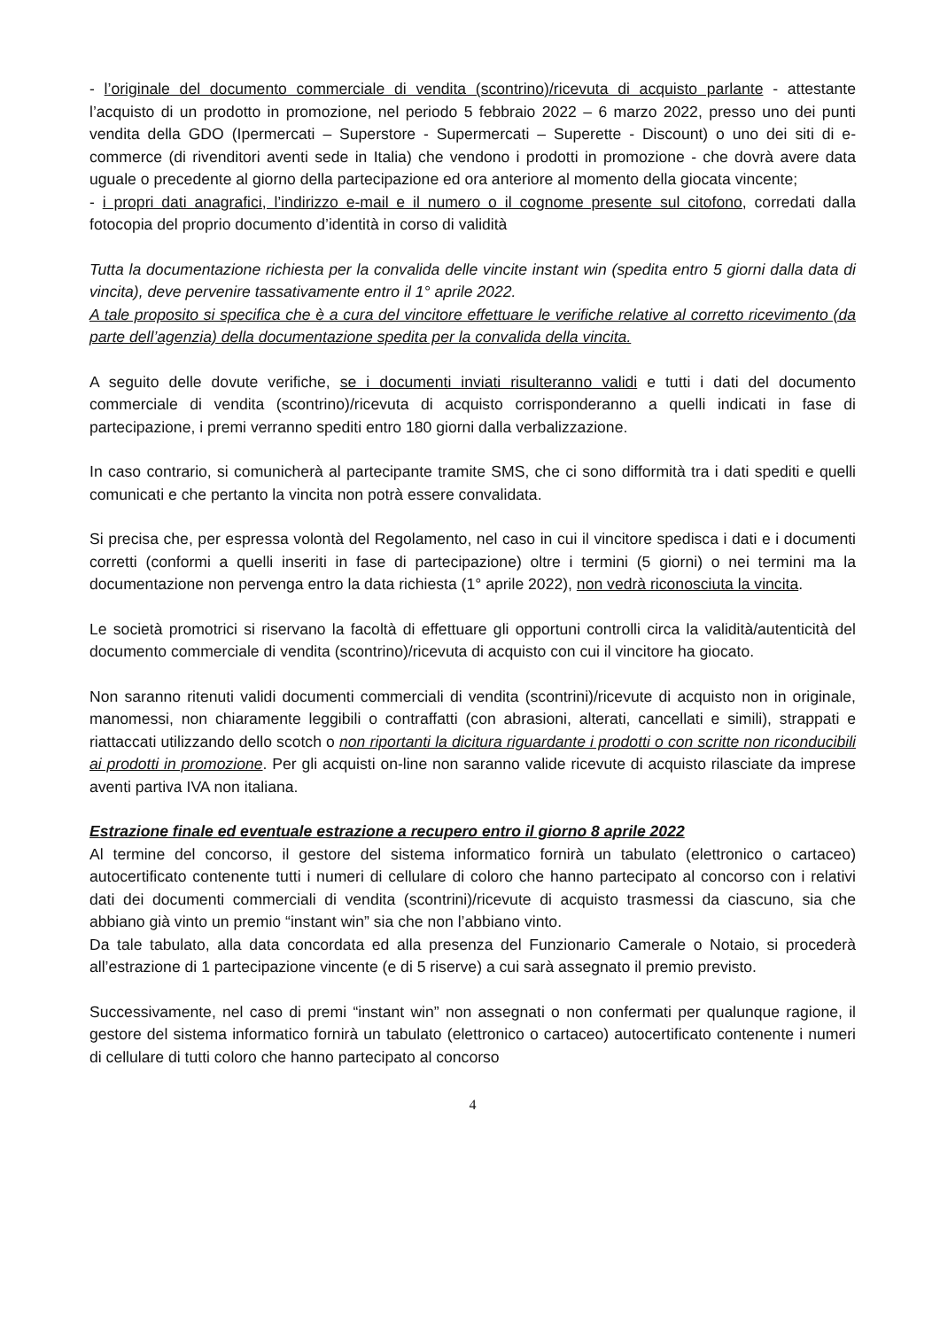- l’originale del documento commerciale di vendita (scontrino)/ricevuta di acquisto parlante - attestante l’acquisto di un prodotto in promozione, nel periodo 5 febbraio 2022 – 6 marzo 2022, presso uno dei punti vendita della GDO (Ipermercati – Superstore - Supermercati – Superette - Discount) o uno dei siti di e-commerce (di rivenditori aventi sede in Italia) che vendono i prodotti in promozione - che dovrà avere data uguale o precedente al giorno della partecipazione ed ora anteriore al momento della giocata vincente;
- i propri dati anagrafici, l’indirizzo e-mail e il numero o il cognome presente sul citofono, corredati dalla fotocopia del proprio documento d’identità in corso di validità
Tutta la documentazione richiesta per la convalida delle vincite instant win (spedita entro 5 giorni dalla data di vincita), deve pervenire tassativamente entro il 1° aprile 2022.
A tale proposito si specifica che è a cura del vincitore effettuare le verifiche relative al corretto ricevimento (da parte dell’agenzia) della documentazione spedita per la convalida della vincita.
A seguito delle dovute verifiche, se i documenti inviati risulteranno validi e tutti i dati del documento commerciale di vendita (scontrino)/ricevuta di acquisto corrisponderanno a quelli indicati in fase di partecipazione, i premi verranno spediti entro 180 giorni dalla verbalizzazione.
In caso contrario, si comunicherà al partecipante tramite SMS, che ci sono difformità tra i dati spediti e quelli comunicati e che pertanto la vincita non potrà essere convalidata.
Si precisa che, per espressa volontà del Regolamento, nel caso in cui il vincitore spedisca i dati e i documenti corretti (conformi a quelli inseriti in fase di partecipazione) oltre i termini (5 giorni) o nei termini ma la documentazione non pervenga entro la data richiesta (1° aprile 2022), non vedrà riconosciuta la vincita.
Le società promotrici si riservano la facoltà di effettuare gli opportuni controlli circa la validità/autenticità del documento commerciale di vendita (scontrino)/ricevuta di acquisto con cui il vincitore ha giocato.
Non saranno ritenuti validi documenti commerciali di vendita (scontrini)/ricevute di acquisto non in originale, manomessi, non chiaramente leggibili o contraffatti (con abrasioni, alterati, cancellati e simili), strappati e riattaccati utilizzando dello scotch o non riportanti la dicitura riguardante i prodotti o con scritte non riconducibili ai prodotti in promozione. Per gli acquisti on-line non saranno valide ricevute di acquisto rilasciate da imprese aventi partiva IVA non italiana.
Estrazione finale ed eventuale estrazione a recupero entro il giorno 8 aprile 2022
Al termine del concorso, il gestore del sistema informatico fornirà un tabulato (elettronico o cartaceo) autocertificato contenente tutti i numeri di cellulare di coloro che hanno partecipato al concorso con i relativi dati dei documenti commerciali di vendita (scontrini)/ricevute di acquisto trasmessi da ciascuno, sia che abbiano già vinto un premio “instant win” sia che non l’abbiano vinto.
Da tale tabulato, alla data concordata ed alla presenza del Funzionario Camerale o Notaio, si procederà all’estrazione di 1 partecipazione vincente (e di 5 riserve) a cui sarà assegnato il premio previsto.
Successivamente, nel caso di premi “instant win” non assegnati o non confermati per qualunque ragione, il gestore del sistema informatico fornirà un tabulato (elettronico o cartaceo) autocertificato contenente i numeri di cellulare di tutti coloro che hanno partecipato al concorso
4